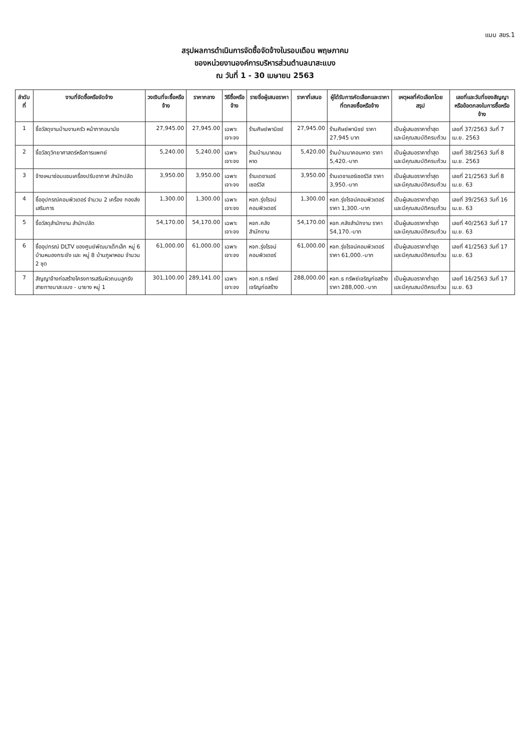แบบ สขร.1
สรุปผลการดำเนินการจัดซื้อจัดจ้างในรอบเดือน พฤษภาคม
ของหน่วยงานองค์การบริหารส่วนตำบลนาสะแบง
ณ วันที่ 1 - 30 เมษายน 2563
| ลำดับที่ | งานที่จัดซื้อหรือจัดจ้าง | วงเงินที่จะซื้อหรือจ้าง | ราคากลาง | วิธีซื้อหรือจ้าง | รายชื่อผู้เสนอราคา | ราคาที่เสนอ | ผู้ได้รับการคัดเลือกและราคาที่ตกลงซื้อหรือจ้าง | เหตุผลที่คัดเลือกโดยสรุป | เลขที่และวันที่ของสัญญาหรือข้อตกลงในการซื้อหรือจ้าง |
| --- | --- | --- | --- | --- | --- | --- | --- | --- | --- |
| 1 | ซื้อวัสดุงานบ้านงานครัว หน้ากากอนามัย | 27,945.00 | 27,945.00 | เฉพาะเจาะจง | ร้านศิษย์พานิชย์ | 27,945.00 | ร้านศิษย์พานิชย์ ราคา 27,945 บาท | เป็นผู้เสนอราคาต่ำสุด และมีคุณสมบัติครบถ้วน | เลขที่ 37/2563 วันที่ 7 เม.ย. 2563 |
| 2 | ซื้อวัสดุวิทยาศาสตร์หรือการแพทย์ | 5,240.00 | 5,240.00 | เฉพาะเจาะจง | ร้านบ้านนาคอนหาด | 5,420.00 | ร้านบ้านนาคอนหาด ราคา 5,420.-บาท | เป็นผู้เสนอราคาต่ำสุด และมีคุณสมบัติครบถ้วน | เลขที่ 38/2563 วันที่ 8 เม.ย. 2563 |
| 3 | จ้างเหมาซ่อมแซมเครื่องปรับอากาศ สำนักปลัด | 3,950.00 | 3,950.00 | เฉพาะเจาะจง | ร้านเดชาแอร์เซอร์วิส | 3,950.00 | ร้านเดชาแอร์เซอร์วิส ราคา 3,950.-บาท | เป็นผู้เสนอราคาต่ำสุด และมีคุณสมบัติครบถ้วน | เลขที่ 21/2563 วันที่ 8 เม.ย. 63 |
| 4 | ซื้ออุปกรณ์คอมพิวเตอร์ จำนวน 2 เครื่อง กองส่งเสริมการ | 1,300.00 | 1,300.00 | เฉพาะเจาะจง | หจก.รุ่งโรจน์คอมพิวเตอร์ | 1,300.00 | หจก.รุ่งโรจน์คอมพิวเตอร์ ราคา 1,300.-บาท | เป็นผู้เสนอราคาต่ำสุด และมีคุณสมบัติครบถ้วน | เลขที่ 39/2563 วันที่ 16 เม.ย. 63 |
| 5 | ซื้อวัสดุสำนักงาน สำนักปลัด | 54,170.00 | 54,170.00 | เฉพาะเจาะจง | หจก.คลังสำนักงาน | 54,170.00 | หจก.คลังสำนักงาน ราคา 54,170.-บาท | เป็นผู้เสนอราคาต่ำสุด และมีคุณสมบัติครบถ้วน | เลขที่ 40/2563 วันที่ 17 เม.ย. 63 |
| 6 | ซื้ออุปกรณ์ DLTV ของศูนย์พัฒนาเด็กเล็ก หมู่ 6 บ้านหนองกระยัง และ หมู่ 8 บ้านภูผาหอม จำนวน 2 ชุด | 61,000.00 | 61,000.00 | เฉพาะเจาะจง | หจก.รุ่งโรจน์คอมพิวเตอร์ | 61,000.00 | หจก.รุ่งโรจน์คอมพิวเตอร์ ราคา 61,000.-บาท | เป็นผู้เสนอราคาต่ำสุด และมีคุณสมบัติครบถ้วน | เลขที่ 41/2563 วันที่ 17 เม.ย. 63 |
| 7 | สัญญาจ้างก่อสร้างโครงการเสริมผิวถนนลูกรัง สายทางนาสะแบง - นายาง หมู่ 1 | 301,100.00 | 289,141.00 | เฉพาะเจาะจง | หจก.ธ ทรัพย์เจริญก่อสร้าง | 288,000.00 | หจก.ธ ทรัพย์เจริญก่อสร้าง ราคา 288,000.-บาท | เป็นผู้เสนอราคาต่ำสุด และมีคุณสมบัติครบถ้วน | เลขที่ 16/2563 วันที่ 17 เม.ย. 63 |